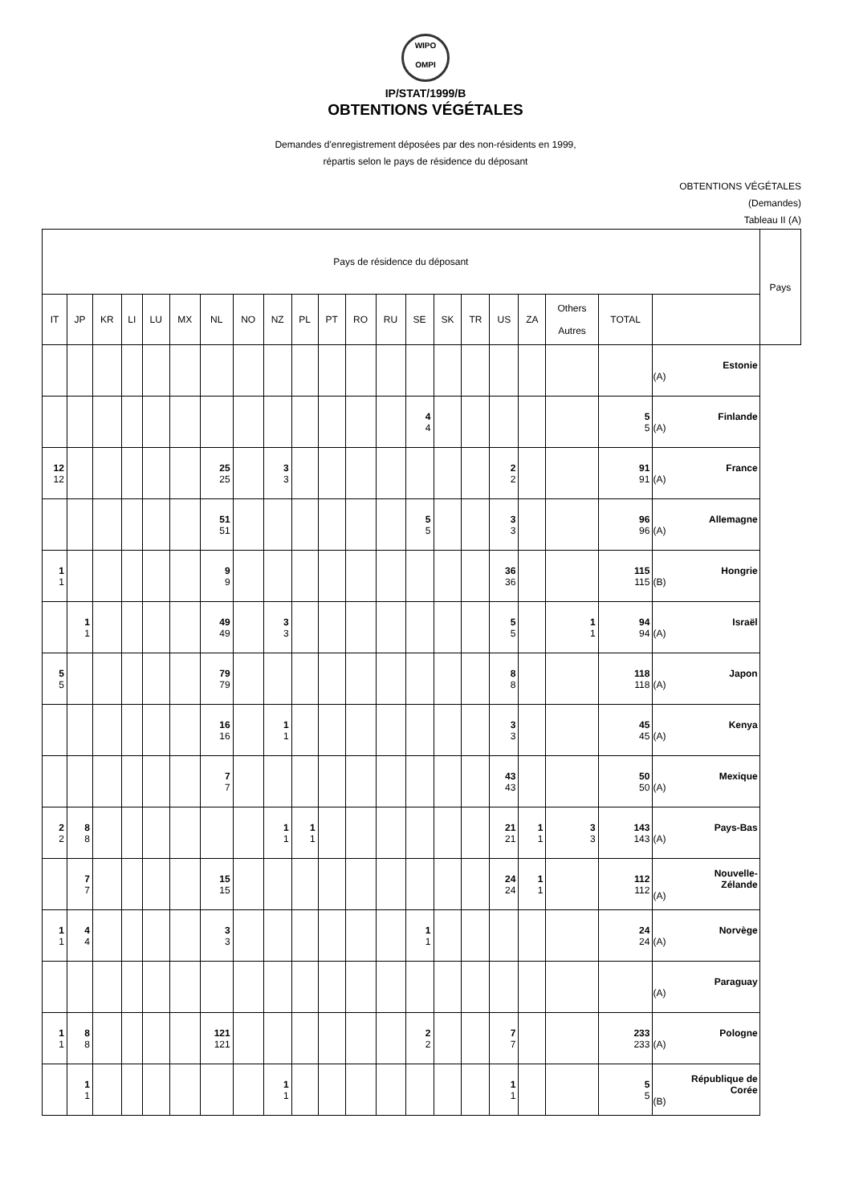WIPO
OMPI
IP/STAT/1999/B
OBTENTIONS VÉGÉTALES
Demandes d'enregistrement déposées par des non-résidents en 1999,
répartis selon le pays de résidence du déposant
OBTENTIONS VÉGÉTALES
(Demandes)
Tableau II (A)
| Pays de résidence du déposant | | | | | | | | | | | | | | | | | | | | | Pays |
| --- | --- | --- | --- | --- | --- | --- | --- | --- | --- | --- | --- | --- | --- | --- | --- | --- | --- | --- | --- | --- | --- |
| IT | JP | KR | LI | LU | MX | NL | NO | NZ | PL | PT | RO | RU | SE | SK | TR | US | ZA | Others Autres | TOTAL | | |
| | | | | | | | | | | | | | | | | | | | | Estonie (A) | |
| | | | | | | | | | | | | | 4 4 | | | | | | 5 5 | Finlande (A) | |
| 12 12 | | | | | | 25 25 | | 3 3 | | | | | | | | 2 2 | | | 91 91 | France (A) | |
| | | | | | | 51 51 | | | | | | | 5 5 | | | 3 3 | | | 96 96 | Allemagne (A) | |
| 1 1 | | | | | | 9 9 | | | | | | | | | | 36 36 | | | 115 115 | Hongrie (B) | |
| | 1 1 | | | | | 49 49 | | 3 3 | | | | | | | | 5 5 | | 1 1 | 94 94 | Israël (A) | |
| 5 5 | | | | | | 79 79 | | | | | | | | | | 8 8 | | | 118 118 | Japon (A) | |
| | | | | | | 16 16 | | 1 1 | | | | | | | | 3 3 | | | 45 45 | Kenya (A) | |
| | | | | | | 7 7 | | | | | | | | | | 43 43 | | | 50 50 | Mexique (A) | |
| 2 2 | 8 8 | | | | | | | 1 1 | 1 1 | | | | | | | 21 21 | 1 1 | 3 3 | 143 143 | Pays-Bas (A) | |
| | 7 7 | | | | | 15 15 | | | | | | | | | | 24 24 | 1 1 | | 112 112 | Nouvelle- Zélande (A) | |
| 1 1 | 4 4 | | | | | 3 3 | | | | | | | 1 1 | | | | | | 24 24 | Norvège (A) | |
| | | | | | | | | | | | | | | | | | | | | Paraguay (A) | |
| 1 1 | 8 8 | | | | | 121 121 | | | | | | | 2 2 | | | 7 7 | | | 233 233 | Pologne (A) | |
| | 1 1 | | | | | | | 1 1 | | | | | | | | 1 1 | | | 5 5 | République de Corée (B) | |